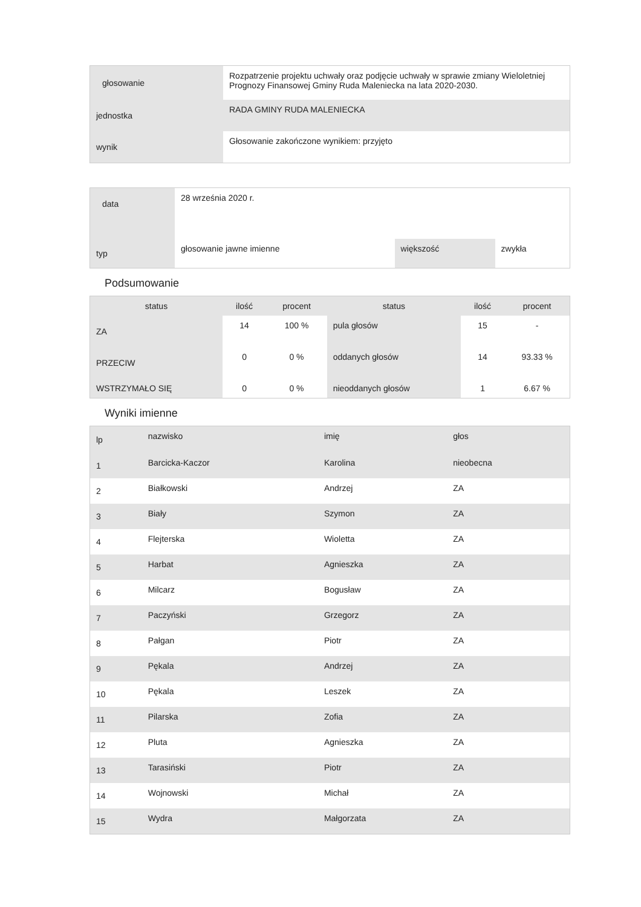| głosowanie | Rozpatrzenie projektu uchwały oraz podjęcie uchwały w sprawie zmiany Wieloletniej Prognozy Finansowej Gminy Ruda Maleniecka na lata 2020-2030. |
| jednostka | RADA GMINY RUDA MALENIECKA |
| wynik | Głosowanie zakończone wynikiem: przyjęto |
| data | 28 września 2020 r. | | |
| typ | głosowanie jawne imienne | większość | zwykła |
Podsumowanie
| status | ilość | procent | status | ilość | procent |
| --- | --- | --- | --- | --- | --- |
| ZA | 14 | 100 % | pula głosów | 15 | - |
| PRZECIW | 0 | 0 % | oddanych głosów | 14 | 93.33 % |
| WSTRZYMAŁO SIĘ | 0 | 0 % | nieoddanych głosów | 1 | 6.67 % |
Wyniki imienne
| lp | nazwisko | imię | głos |
| --- | --- | --- | --- |
| 1 | Barcicka-Kaczor | Karolina | nieobecna |
| 2 | Białkowski | Andrzej | ZA |
| 3 | Biały | Szymon | ZA |
| 4 | Flejterska | Wioletta | ZA |
| 5 | Harbat | Agnieszka | ZA |
| 6 | Milcarz | Bogusław | ZA |
| 7 | Paczyński | Grzegorz | ZA |
| 8 | Pałgan | Piotr | ZA |
| 9 | Pękala | Andrzej | ZA |
| 10 | Pękala | Leszek | ZA |
| 11 | Pilarska | Zofia | ZA |
| 12 | Pluta | Agnieszka | ZA |
| 13 | Tarasiński | Piotr | ZA |
| 14 | Wojnowski | Michał | ZA |
| 15 | Wydra | Małgorzata | ZA |